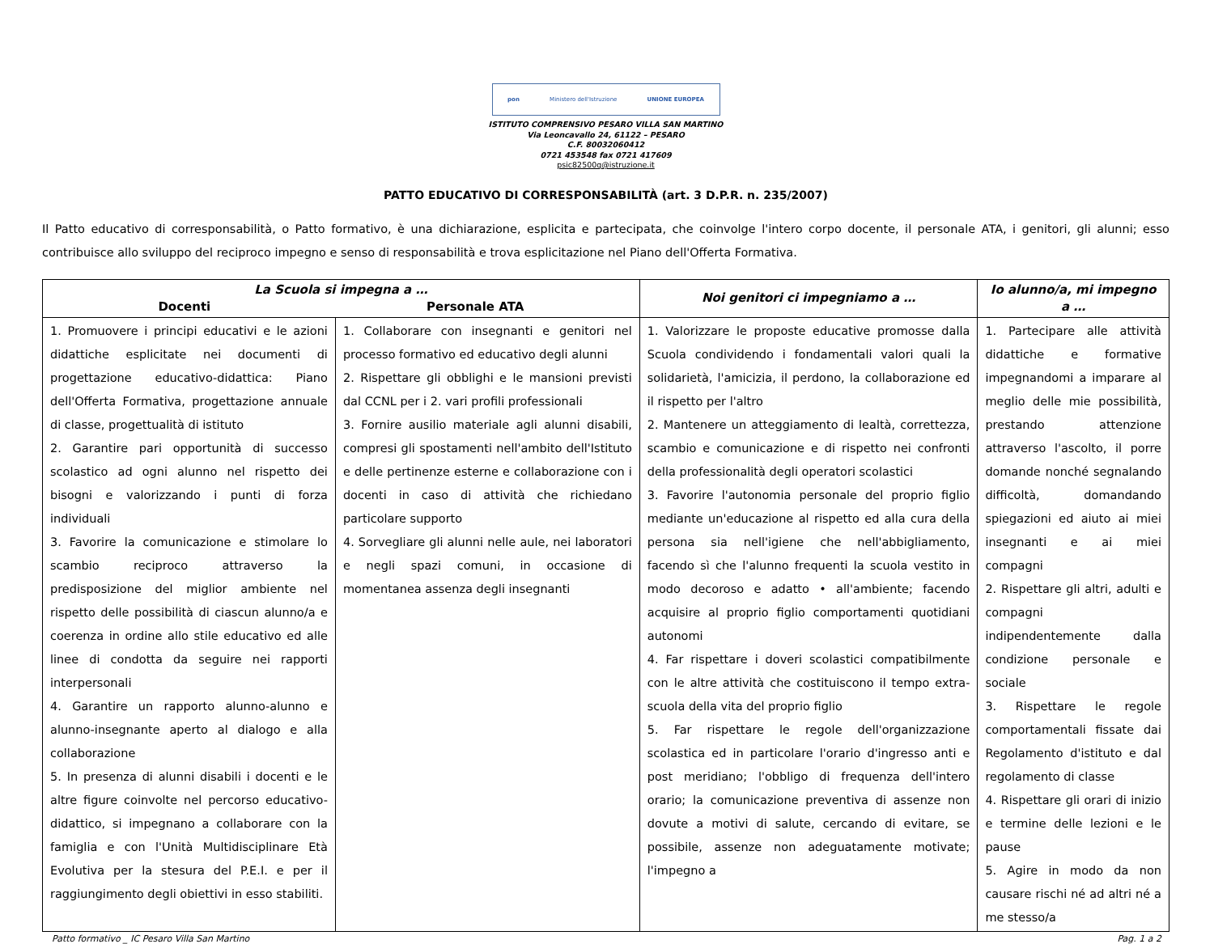pon Ministero dell'Istruzione UNIONE EUROPEA
ISTITUTO COMPRENSIVO PESARO VILLA SAN MARTINO
Via Leoncavallo 24, 61122 – PESARO
C.F. 80032060412
0721 453548 fax 0721 417609
psic82500q@istruzione.it
PATTO EDUCATIVO DI CORRESPONSABILITÀ (art. 3 D.P.R. n. 235/2007)
Il Patto educativo di corresponsabilità, o Patto formativo, è una dichiarazione, esplicita e partecipata, che coinvolge l'intero corpo docente, il personale ATA, i genitori, gli alunni; esso contribuisce allo sviluppo del reciproco impegno e senso di responsabilità e trova esplicitazione nel Piano dell'Offerta Formativa.
| La Scuola si impegna a … Docenti Personale ATA | | Noi genitori ci impegniamo a … | Io alunno/a, mi impegno a … |
| --- | --- | --- | --- |
| 1. Promuovere i principi educativi e le azioni didattiche esplicitate nei documenti di progettazione educativo-didattica: Piano dell'Offerta Formativa, progettazione annuale di classe, progettualità di istituto 2. Garantire pari opportunità di successo scolastico ad ogni alunno nel rispetto dei bisogni e valorizzando i punti di forza individuali 3. Favorire la comunicazione e stimolare lo scambio reciproco attraverso la predisposizione del miglior ambiente nel rispetto delle possibilità di ciascun alunno/a e coerenza in ordine allo stile educativo ed alle linee di condotta da seguire nei rapporti interpersonali 4. Garantire un rapporto alunno-alunno e alunno-insegnante aperto al dialogo e alla collaborazione 5. In presenza di alunni disabili i docenti e le altre figure coinvolte nel percorso educativo-didattico, si impegnano a collaborare con la famiglia e con l'Unità Multidisciplinare Età Evolutiva per la stesura del P.E.I. e per il raggiungimento degli obiettivi in esso stabiliti. | 1. Collaborare con insegnanti e genitori nel processo formativo ed educativo degli alunni 2. Rispettare gli obblighi e le mansioni previsti dal CCNL per i 2. vari profili professionali 3. Fornire ausilio materiale agli alunni disabili, compresi gli spostamenti nell'ambito dell'Istituto e delle pertinenze esterne e collaborazione con i docenti in caso di attività che richiedano particolare supporto 4. Sorvegliare gli alunni nelle aule, nei laboratori e negli spazi comuni, in occasione di momentanea assenza degli insegnanti | 1. Valorizzare le proposte educative promosse dalla Scuola condividendo i fondamentali valori quali la solidarietà, l'amicizia, il perdono, la collaborazione ed il rispetto per l'altro 2. Mantenere un atteggiamento di lealtà, correttezza, scambio e comunicazione e di rispetto nei confronti della professionalità degli operatori scolastici 3. Favorire l'autonomia personale del proprio figlio mediante un'educazione al rispetto ed alla cura della persona sia nell'igiene che nell'abbigliamento, facendo sì che l'alunno frequenti la scuola vestito in modo decoroso e adatto • all'ambiente; facendo acquisire al proprio figlio comportamenti quotidiani autonomi 4. Far rispettare i doveri scolastici compatibilmente con le altre attività che costituiscono il tempo extra-scuola della vita del proprio figlio 5. Far rispettare le regole dell'organizzazione scolastica ed in particolare l'orario d'ingresso anti e post meridiano; l'obbligo di frequenza dell'intero orario; la comunicazione preventiva di assenze non dovute a motivi di salute, cercando di evitare, se possibile, assenze non adeguatamente motivate; l'impegno a | 1. Partecipare alle attività didattiche e formative impegnandomi a imparare al meglio delle mie possibilità, prestando attenzione attraverso l'ascolto, il porre domande nonché segnalando difficoltà, domandando spiegazioni ed aiuto ai miei insegnanti e ai miei compagni 2. Rispettare gli altri, adulti e compagni indipendentemente dalla condizione personale e sociale 3. Rispettare le regole comportamentali fissate dai Regolamento d'istituto e dal regolamento di classe 4. Rispettare gli orari di inizio e termine delle lezioni e le pause 5. Agire in modo da non causare rischi né ad altri né a me stesso/a |
Patto formativo _ IC Pesaro Villa San Martino Pag. 1 a 2